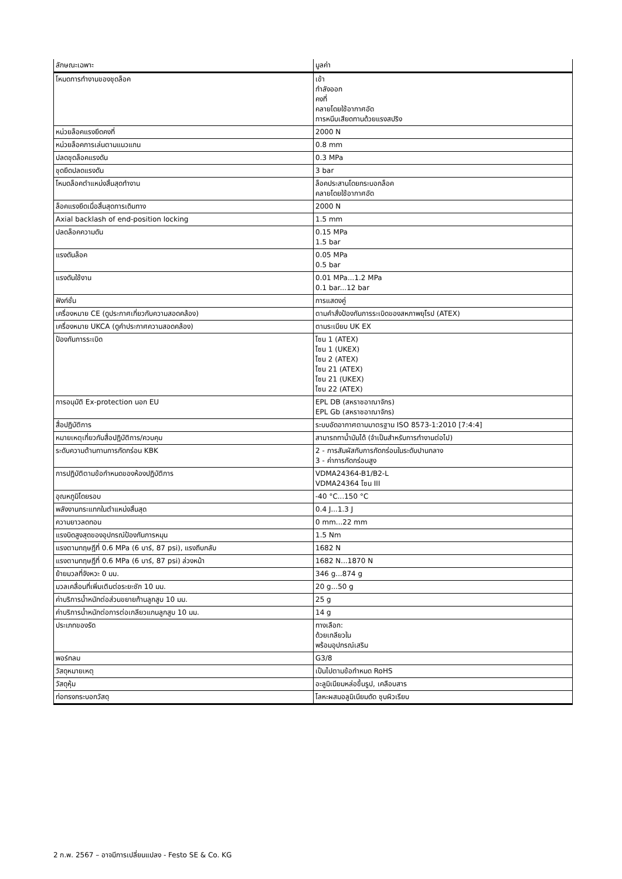| ลักษณะเฉพาะ | มูลค่า |
| --- | --- |
| โหมดการทำงานของชุดล็อค | เข้า กำลังออก คงที่ คลายโดยใช้อากาศอัด การหนีบเสียดทานด้วยแรงสปริง |
| หน่วยล็อคแรงยึดคงที่ | 2000 N |
| หน่วยล็อคการเล่นตามแนวแกน | 0.8 mm |
| ปลดชุดล็อคแรงดัน | 0.3 MPa |
| ชุดยึดปลดแรงดัน | 3 bar |
| โหมดล็อคตำแหน่งสิ้นสุดทำงาน | ล็อคประสานโดยกระบอกล็อค คลายโดยใช้อากาศอัด |
| ล็อคแรงยึดเมื่อสิ้นสุดการเดินทาง | 2000 N |
| Axial backlash of end-position locking | 1.5 mm |
| ปลดล็อคความดัน | 0.15 MPa 1.5 bar |
| แรงดันล็อค | 0.05 MPa 0.5 bar |
| แรงดันใช้งาน | 0.01 MPa...1.2 MPa 0.1 bar...12 bar |
| ฟังก์ชั่น | การแสดงคู่ |
| เครื่องหมาย CE (ดูประกาศเกี่ยวกับความสอดคล้อง) | ตามคำสั่งป้องกันการระเบิดของสหภาพยุโรป (ATEX) |
| เครื่องหมาย UKCA (ดูคำประกาศความสอดคล้อง) | ตามระเบียบ UK EX |
| ป้องกันการระเบิด | โซน 1 (ATEX) โซน 1 (UKEX) โซน 2 (ATEX) โซน 21 (ATEX) โซน 21 (UKEX) โซน 22 (ATEX) |
| การอนุมัติ Ex-protection นอก EU | EPL DB (สหราชอาณาจักร) EPL Gb (สหราชอาณาจักร) |
| สื่อปฏิบัติการ | ระบบอัดอากาศตามมาตรฐาน ISO 8573-1:2010 [7:4:4] |
| หมายเหตุเกี่ยวกับสื่อปฏิบัติการ/ควบคุม | สามารถทาน้ำมันได้ (จำเป็นสำหรับการทำงานต่อไป) |
| ระดับความต้านทานการกัดกร่อน KBK | 2 - การสัมผัสกับการกัดกร่อนในระดับปานกลาง 3 - ค่าการกัดกร่อนสูง |
| การปฏิบัติตามข้อกำหนดของห้องปฏิบัติการ | VDMA24364-B1/B2-L VDMA24364 โซน III |
| อุณหภูมิโดยรอบ | -40 °C...150 °C |
| พลังงานกระแทกในตำแหน่งสิ้นสุด | 0.4 J...1.3 J |
| ความยาวลดทอน | 0 mm...22 mm |
| แรงบิดสูงสุดของอุปกรณ์ป้องกันการหมุน | 1.5 Nm |
| แรงตามทฤษฎีที่ 0.6 MPa (6 บาร์, 87 psi), แรงถีบกลับ | 1682 N |
| แรงตามทฤษฎีที่ 0.6 MPa (6 บาร์, 87 psi) ล่วงหน้า | 1682 N...1870 N |
| ย้ายมวลที่จังหวะ 0 มม. | 346 g...874 g |
| มวลเคลื่อนที่เพิ่มเติมต่อระยะชัก 10 มม. | 20 g...50 g |
| ค่าบริการน้ำหนักต่อส่วนขยายก้านลูกสูบ 10 มม. | 25 g |
| ค่าบริการน้ำหนักต่อการต่อเกลียวแกนลูกสูบ 10 มม. | 14 g |
| ประเภทของรัด | ทางเลือก: ด้วยเกลียวใน พร้อมอุปกรณ์เสริม |
| พอร์ทลม | G3/8 |
| วัสดุหมายเหตุ | เป็นไปตามข้อกำหนด RoHS |
| วัสดุหุ้ม | อะลูมิเนียมหล่อขึ้นรูป, เคลือบสาร |
| ท่อทรงกระบอกวัสดุ | โลหะผสมอลูมิเนียมดัด ชุบผิวเรียบ |
2 ก.พ. 2567 – อาจมีการเปลี่ยนแปลง - Festo SE & Co. KG